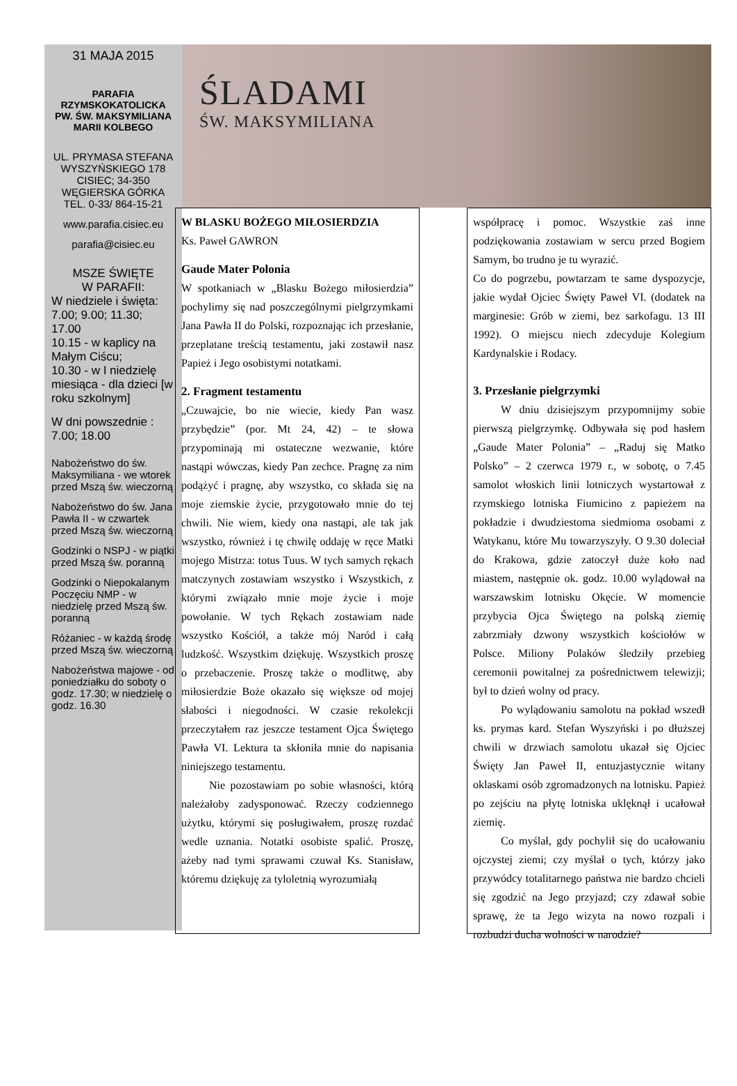31 MAJA 2015
PARAFIA RZYMSKOKATOLICKA PW. ŚW. MAKSYMILIANA MARII KOLBEGO
UL. PRYMASA STEFANA WYSZYŃSKIEGO 178 CISIEC; 34-350 WĘGIERSKA GÓRKA TEL. 0-33/ 864-15-21
www.parafia.cisiec.eu
parafia@cisiec.eu
MSZE ŚWIĘTE
W PARAFII:
W niedziele i święta:
7.00; 9.00; 11.30; 17.00
10.15 - w kaplicy na Małym Ciścu;
10.30 - w I niedzielę miesiąca - dla dzieci [w roku szkolnym]
W dni powszednie :
7.00; 18.00
Nabożeństwo do św. Maksymiliana - we wtorek przed Mszą św. wieczorną
Nabożeństwo do św. Jana Pawła II - w czwartek przed Mszą św. wieczorną
Godzinki o NSPJ - w piątki przed Mszą św. poranną
Godzinki o Niepokalanym Poczęciu NMP - w niedzielę przed Mszą św. poranną
Różaniec - w każdą środę przed Mszą św. wieczorną
Nabożeństwa majowe - od poniedziałku do soboty o godz. 17.30; w niedzielę o godz. 16.30
ŚLADAMI
ŚW. MAKSYMILIANA
W BLASKU BOŻEGO MIŁOSIERDZIA
Ks. Paweł GAWRON
Gaude Mater Polonia
W spotkaniach w „Blasku Bożego miłosierdzia” pochylimy się nad poszczególnymi pielgrzymkami Jana Pawła II do Polski, rozpoznając ich przesłanie, przeplatane treścią testamentu, jaki zostawił nasz Papież i Jego osobistymi notatkami.
2. Fragment testamentu
„Czuwajcie, bo nie wiecie, kiedy Pan wasz przybędzie” (por. Mt 24, 42) – te słowa przypominają mi ostateczne wezwanie, które nastąpi wówczas, kiedy Pan zechce. Pragnę za nim podążyć i pragnę, aby wszystko, co składa się na moje ziemskie życie, przygotowało mnie do tej chwili. Nie wiem, kiedy ona nastąpi, ale tak jak wszystko, również i tę chwilę oddaję w ręce Matki mojego Mistrza: totus Tuus. W tych samych rękach matczynych zostawiam wszystko i Wszystkich, z którymi związało mnie moje życie i moje powołanie. W tych Rękach zostawiam nade wszystko Kościół, a także mój Naród i całą ludzkość. Wszystkim dziękuję. Wszystkich proszę o przebaczenie. Proszę także o modlitwę, aby miłosierdzie Boże okazało się większe od mojej słabości i niegodności. W czasie rekolekcji przeczytałem raz jeszcze testament Ojca Świętego Pawła VI. Lektura ta skłoniła mnie do napisania niniejszego testamentu.
Nie pozostawiam po sobie własności, którą należałoby zadysponować. Rzeczy codziennego użytku, którymi się posługiwałem, proszę rozdać wedle uznania. Notatki osobiste spalić. Proszę, ażeby nad tymi sprawami czuwał Ks. Stanisław, któremu dziękuję za tyloletnią wyrozumiałą
współpracę i pomoc. Wszystkie zaś inne podziękowania zostawiam w sercu przed Bogiem Samym, bo trudno je tu wyrazić.
Co do pogrzebu, powtarzam te same dyspozycje, jakie wydał Ojciec Święty Paweł VI. (dodatek na marginesie: Grób w ziemi, bez sarkofagu. 13 III 1992). O miejscu niech zdecyduje Kolegium Kardynalskie i Rodacy.
3. Przesłanie pielgrzymki
W dniu dzisiejszym przypomnijmy sobie pierwszą pielgrzymkę. Odbywała się pod hasłem „Gaude Mater Polonia” – „Raduj się Matko Polsko” – 2 czerwca 1979 r., w sobotę, o 7.45 samolot włoskich linii lotniczych wystartował z rzymskiego lotniska Fiumicino z papieżem na pokładzie i dwudziestoma siedmioma osobami z Watykanu, które Mu towarzyszyły. O 9.30 doleciał do Krakowa, gdzie zatoczył duże koło nad miastem, następnie ok. godz. 10.00 wylądował na warszawskim lotnisku Okęcie. W momencie przybycia Ojca Świętego na polską ziemię zabrzmiały dzwony wszystkich kościołów w Polsce. Miliony Polaków śledziły przebieg ceremonii powitalnej za pośrednictwem telewizji; był to dzień wolny od pracy.
Po wylądowaniu samolotu na pokład wszedł ks. prymas kard. Stefan Wyszyński i po dłuższej chwili w drzwiach samolotu ukazał się Ojciec Święty Jan Paweł II, entuzjastycznie witany oklaskami osób zgromadzonych na lotnisku. Papież po zejściu na płytę lotniska uklęknął i ucałował ziemię.
Co myślał, gdy pochylił się do ucałowaniu ojczystej ziemi; czy myślał o tych, którzy jako przywódcy totalitarnego państwa nie bardzo chcieli się zgodzić na Jego przyjazd; czy zdawał sobie sprawę, że ta Jego wizyta na nowo rozpali i rozbudzi ducha wolności w narodzie?